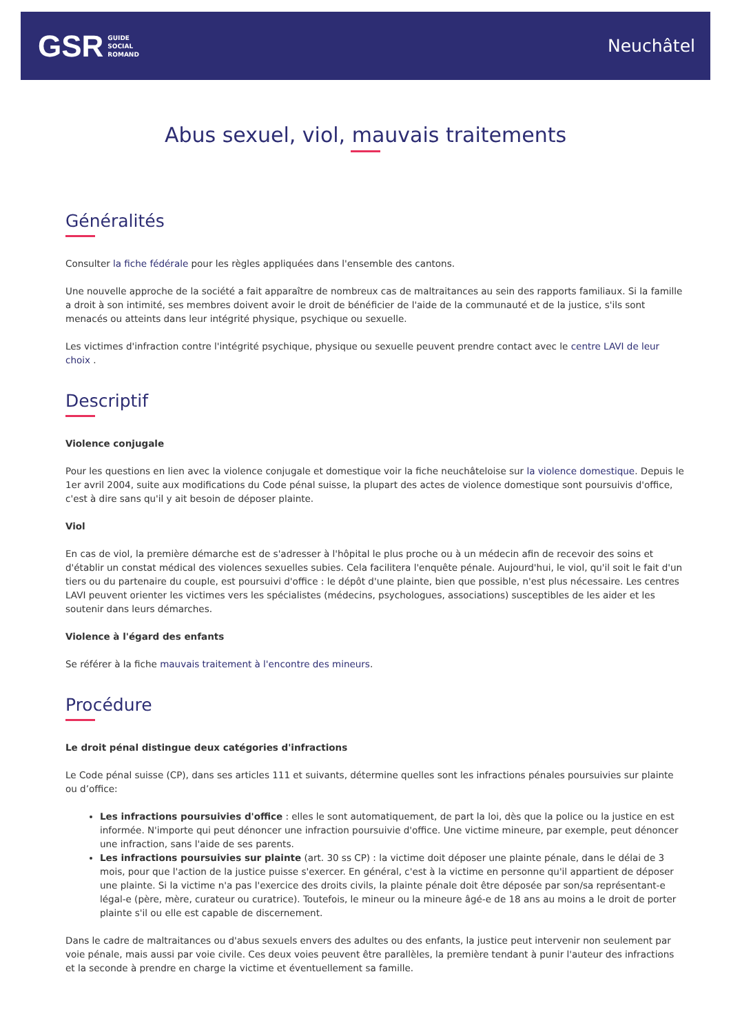GSR GUIDE
SOCIAL
ROMAND
Neuchâtel
Abus sexuel, viol, mauvais traitements
Généralités
Consulter la fiche fédérale pour les règles appliquées dans l'ensemble des cantons.
Une nouvelle approche de la société a fait apparaître de nombreux cas de maltraitances au sein des rapports familiaux. Si la famille a droit à son intimité, ses membres doivent avoir le droit de bénéficier de l'aide de la communauté et de la justice, s'ils sont menacés ou atteints dans leur intégrité physique, psychique ou sexuelle.
Les victimes d'infraction contre l'intégrité psychique, physique ou sexuelle peuvent prendre contact avec le centre LAVI de leur choix .
Descriptif
Violence conjugale
Pour les questions en lien avec la violence conjugale et domestique voir la fiche neuchâteloise sur la violence domestique. Depuis le 1er avril 2004, suite aux modifications du Code pénal suisse, la plupart des actes de violence domestique sont poursuivis d'office, c'est à dire sans qu'il y ait besoin de déposer plainte.
Viol
En cas de viol, la première démarche est de s'adresser à l'hôpital le plus proche ou à un médecin afin de recevoir des soins et d'établir un constat médical des violences sexuelles subies. Cela facilitera l'enquête pénale. Aujourd'hui, le viol, qu'il soit le fait d'un tiers ou du partenaire du couple, est poursuivi d'office : le dépôt d'une plainte, bien que possible, n'est plus nécessaire. Les centres LAVI peuvent orienter les victimes vers les spécialistes (médecins, psychologues, associations) susceptibles de les aider et les soutenir dans leurs démarches.
Violence à l'égard des enfants
Se référer à la fiche mauvais traitement à l'encontre des mineurs.
Procédure
Le droit pénal distingue deux catégories d'infractions
Le Code pénal suisse (CP), dans ses articles 111 et suivants, détermine quelles sont les infractions pénales poursuivies sur plainte ou d’office:
Les infractions poursuivies d'office : elles le sont automatiquement, de part la loi, dès que la police ou la justice en est informée. N'importe qui peut dénoncer une infraction poursuivie d'office. Une victime mineure, par exemple, peut dénoncer une infraction, sans l'aide de ses parents.
Les infractions poursuivies sur plainte (art. 30 ss CP) : la victime doit déposer une plainte pénale, dans le délai de 3 mois, pour que l'action de la justice puisse s'exercer. En général, c'est à la victime en personne qu'il appartient de déposer une plainte. Si la victime n'a pas l'exercice des droits civils, la plainte pénale doit être déposée par son/sa représentant-e légal-e (père, mère, curateur ou curatrice). Toutefois, le mineur ou la mineure âgé-e de 18 ans au moins a le droit de porter plainte s'il ou elle est capable de discernement.
Dans le cadre de maltraitances ou d'abus sexuels envers des adultes ou des enfants, la justice peut intervenir non seulement par voie pénale, mais aussi par voie civile. Ces deux voies peuvent être parallèles, la première tendant à punir l'auteur des infractions et la seconde à prendre en charge la victime et éventuellement sa famille.